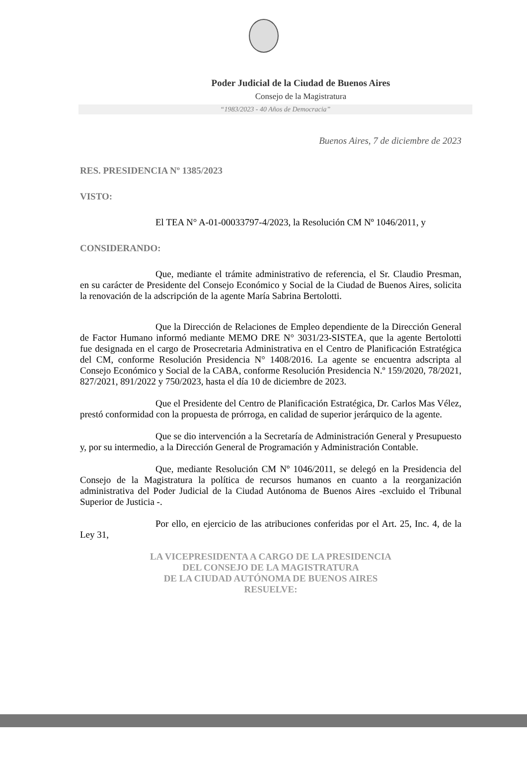Poder Judicial de la Ciudad de Buenos Aires
Consejo de la Magistratura
“1983/2023 - 40 Años de Democracia”
Buenos Aires, 7 de diciembre de 2023
RES. PRESIDENCIA Nº 1385/2023
VISTO:
El TEA N° A-01-00033797-4/2023, la Resolución CM Nº 1046/2011, y
CONSIDERANDO:
Que, mediante el trámite administrativo de referencia, el Sr. Claudio Presman, en su carácter de Presidente del Consejo Económico y Social de la Ciudad de Buenos Aires, solicita la renovación de la adscripción de la agente María Sabrina Bertolotti.
Que la Dirección de Relaciones de Empleo dependiente de la Dirección General de Factor Humano informó mediante MEMO DRE N° 3031/23-SISTEA, que la agente Bertolotti fue designada en el cargo de Prosecretaria Administrativa en el Centro de Planificación Estratégica del CM, conforme Resolución Presidencia N° 1408/2016. La agente se encuentra adscripta al Consejo Económico y Social de la CABA, conforme Resolución Presidencia N.º 159/2020, 78/2021, 827/2021, 891/2022 y 750/2023, hasta el día 10 de diciembre de 2023.
Que el Presidente del Centro de Planificación Estratégica, Dr. Carlos Mas Vélez, prestó conformidad con la propuesta de prórroga, en calidad de superior jerárquico de la agente.
Que se dio intervención a la Secretaría de Administración General y Presupuesto y, por su intermedio, a la Dirección General de Programación y Administración Contable.
Que, mediante Resolución CM Nº 1046/2011, se delegó en la Presidencia del Consejo de la Magistratura la política de recursos humanos en cuanto a la reorganización administrativa del Poder Judicial de la Ciudad Autónoma de Buenos Aires -excluido el Tribunal Superior de Justicia -.
Por ello, en ejercicio de las atribuciones conferidas por el Art. 25, Inc. 4, de la Ley 31,
LA VICEPRESIDENTA A CARGO DE LA PRESIDENCIA
DEL CONSEJO DE LA MAGISTRATURA
DE LA CIUDAD AUTÓNOMA DE BUENOS AIRES
RESUELVE: